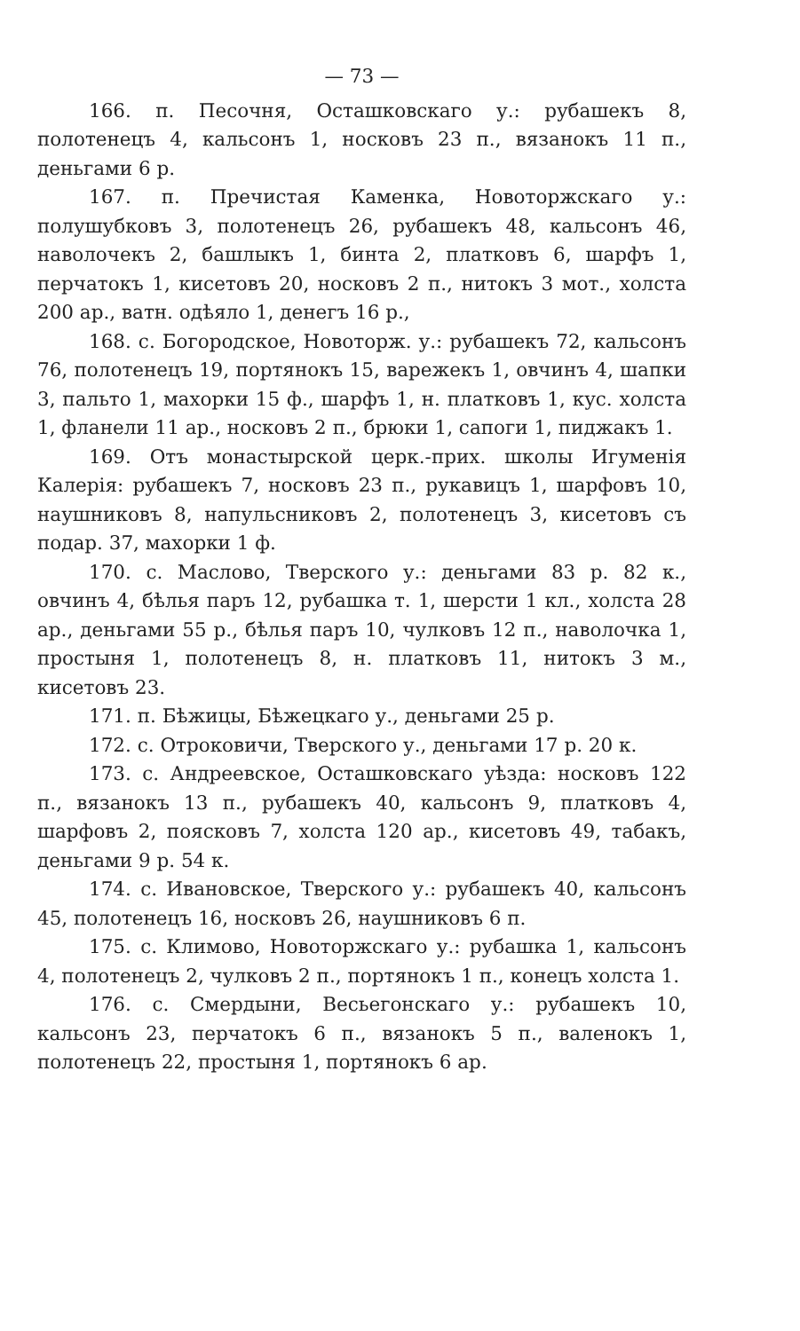— 73 —
166. п. Песочня, Осташковскаго у.: рубашекъ 8, полотенецъ 4, кальсонъ 1, носковъ 23 п., вязанокъ 11 п., деньгами 6 р.
167. п. Пречистая Каменка, Новоторжскаго у.: полушубковъ 3, полотенецъ 26, рубашекъ 48, кальсонъ 46, наволочекъ 2, башлыкъ 1, бинта 2, платковъ 6, шарфъ 1, перчатокъ 1, кисетовъ 20, носковъ 2 п., нитокъ 3 мот., холста 200 ар., ватн. одѣяло 1, денегъ 16 р.,
168. с. Богородское, Новоторж. у.: рубашекъ 72, кальсонъ 76, полотенецъ 19, портянокъ 15, варежекъ 1, овчинъ 4, шапки 3, пальто 1, махорки 15 ф., шарфъ 1, н. платковъ 1, кус. холста 1, фланели 11 ар., носковъ 2 п., брюки 1, сапоги 1, пиджакъ 1.
169. Отъ монастырской церк.-прих. школы Игуменія Калерія: рубашекъ 7, носковъ 23 п., рукавицъ 1, шарфовъ 10, наушниковъ 8, напульсниковъ 2, полотенецъ 3, кисетовъ съ подар. 37, махорки 1 ф.
170. с. Маслово, Тверского у.: деньгами 83 р. 82 к., овчинъ 4, бѣлья паръ 12, рубашка т. 1, шерсти 1 кл., холста 28 ар., деньгами 55 р., бѣлья паръ 10, чулковъ 12 п., наволочка 1, простыня 1, полотенецъ 8, н. платковъ 11, нитокъ 3 м., кисетовъ 23.
171. п. Бѣжицы, Бѣжецкаго у., деньгами 25 р.
172. с. Отроковичи, Тверского у., деньгами 17 р. 20 к.
173. с. Андреевское, Осташковскаго уѣзда: носковъ 122 п., вязанокъ 13 п., рубашекъ 40, кальсонъ 9, платковъ 4, шарфовъ 2, поясковъ 7, холста 120 ар., кисетовъ 49, табакъ, деньгами 9 р. 54 к.
174. с. Ивановское, Тверского у.: рубашекъ 40, кальсонъ 45, полотенецъ 16, носковъ 26, наушниковъ 6 п.
175. с. Климово, Новоторжскаго у.: рубашка 1, кальсонъ 4, полотенецъ 2, чулковъ 2 п., портянокъ 1 п., конецъ холста 1.
176. с. Смердыни, Весьегонскаго у.: рубашекъ 10, кальсонъ 23, перчатокъ 6 п., вязанокъ 5 п., валенокъ 1, полотенецъ 22, простыня 1, портянокъ 6 ар.